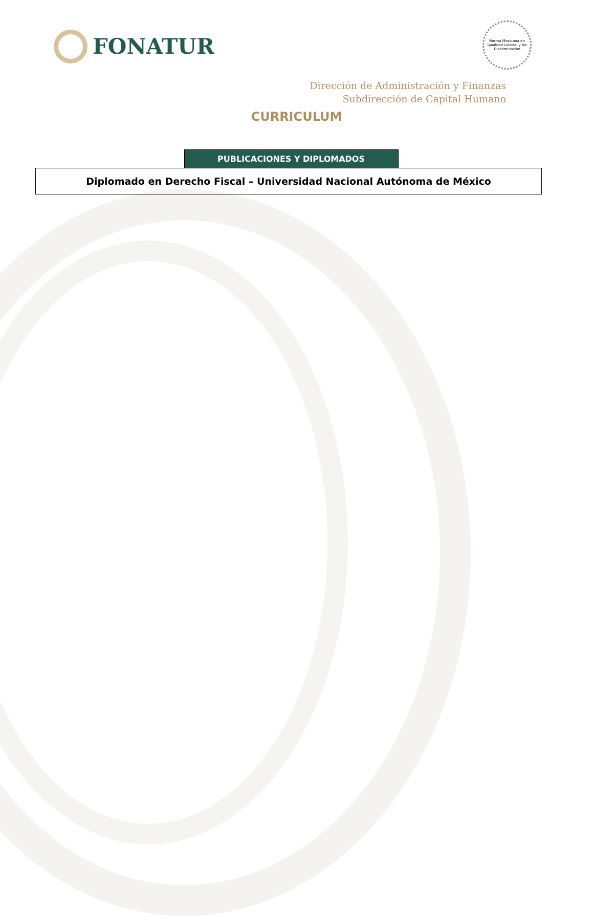FONATUR
Norma Mexicana en Igualdad Laboral y No Discriminación
Dirección de Administración y Finanzas
Subdirección de Capital Humano
CURRICULUM
| | PUBLICACIONES Y DIPLOMADOS | |
| Diplomado en Derecho Fiscal – Universidad Nacional Autónoma de México | | |